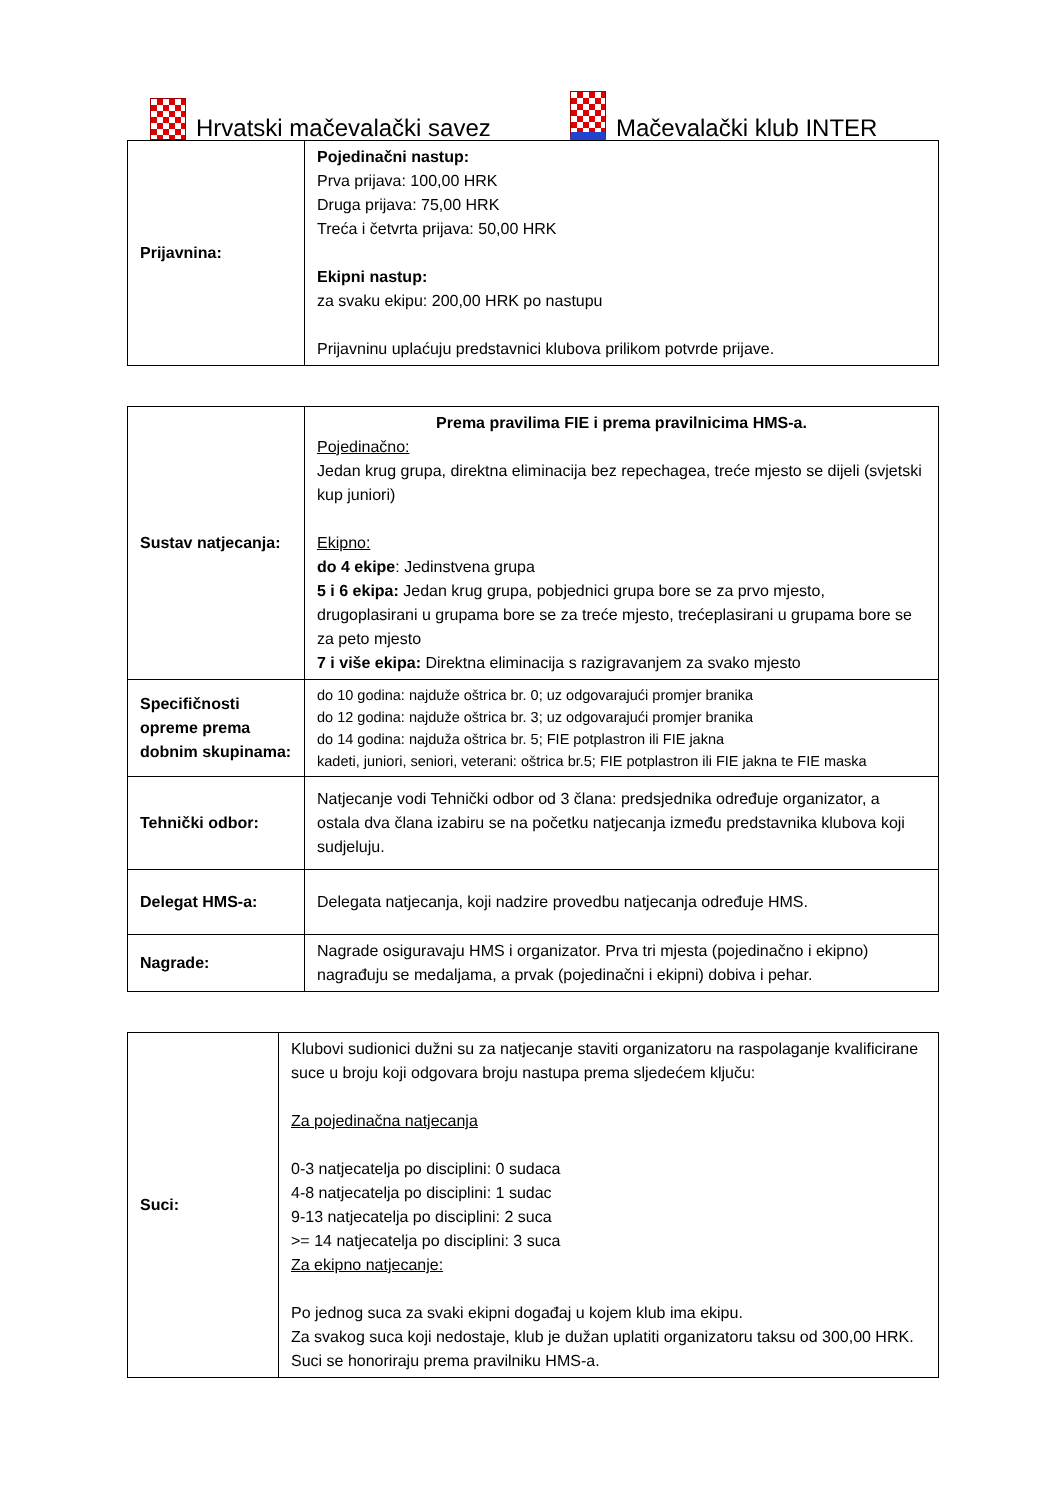Hrvatski mačevalački savez Mačevalački klub INTER
| Prijavnina: | Pojedinačni nastup: Prva prijava: 100,00 HRK Druga prijava: 75,00 HRK Treća i četvrta prijava: 50,00 HRK Ekipni nastup: za svaku ekipu: 200,00 HRK po nastupu Prijavninu uplaćuju predstavnici klubova prilikom potvrde prijave. |
| Sustav natjecanja: | Prema pravilima FIE i prema pravilnicima HMS-a. Pojedinačno: Jedan krug grupa, direktna eliminacija bez repechagea, treće mjesto se dijeli (svjetski kup juniori) Ekipno: do 4 ekipe : Jedinstvena grupa 5 i 6 ekipa: Jedan krug grupa, pobjednici grupa bore se za prvo mjesto, drugoplasirani u grupama bore se za treće mjesto, trećeplasirani u grupama bore se za peto mjesto 7 i više ekipa: Direktna eliminacija s razigravanjem za svako mjesto |
| Specifičnosti opreme prema dobnim skupinama: | do 10 godina: najduže oštrica br. 0; uz odgovarajući promjer branika do 12 godina: najduže oštrica br. 3; uz odgovarajući promjer branika do 14 godina: najduža oštrica br. 5; FIE potplastron ili FIE jakna kadeti, juniori, seniori, veterani: oštrica br.5; FIE potplastron ili FIE jakna te FIE maska |
| Tehnički odbor: | Natjecanje vodi Tehnički odbor od 3 člana: predsjednika određuje organizator, a ostala dva člana izabiru se na početku natjecanja između predstavnika klubova koji sudjeluju. |
| Delegat HMS-a: | Delegata natjecanja, koji nadzire provedbu natjecanja određuje HMS. |
| Nagrade: | Nagrade osiguravaju HMS i organizator. Prva tri mjesta (pojedinačno i ekipno) nagrađuju se medaljama, a prvak (pojedinačni i ekipni) dobiva i pehar. |
| Suci: | Klubovi sudionici dužni su za natjecanje staviti organizatoru na raspolaganje kvalificirane suce u broju koji odgovara broju nastupa prema sljedećem ključu: Za pojedinačna natjecanja 0-3 natjecatelja po disciplini: 0 sudaca 4-8 natjecatelja po disciplini: 1 sudac 9-13 natjecatelja po disciplini: 2 suca >= 14 natjecatelja po disciplini: 3 suca Za ekipno natjecanje: Po jednog suca za svaki ekipni događaj u kojem klub ima ekipu. Za svakog suca koji nedostaje, klub je dužan uplatiti organizatoru taksu od 300,00 HRK. Suci se honoriraju prema pravilniku HMS-a. |